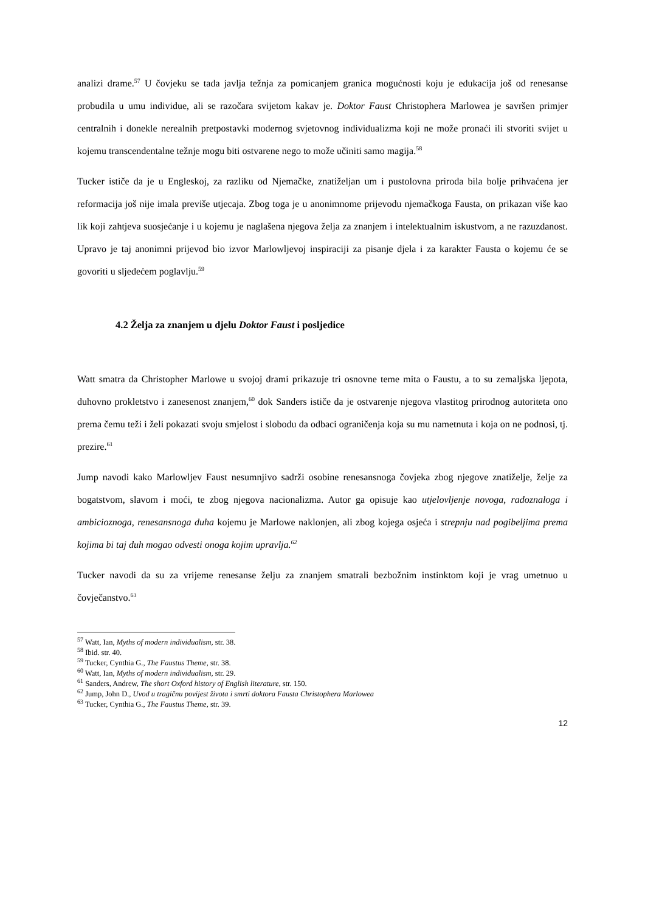analizi drame.<sup>57</sup> U čovjeku se tada javlja težnja za pomicanjem granica mogućnosti koju je edukacija još od renesanse probudila u umu individue, ali se razočara svijetom kakav je. Doktor Faust Christophera Marlowea je savršen primjer centralnih i donekle nerealnih pretpostavki modernog svjetovnog individualizma koji ne može pronaći ili stvoriti svijet u kojemu transcendentalne težnje mogu biti ostvarene nego to može učiniti samo magija.<sup>58</sup>
Tucker ističe da je u Engleskoj, za razliku od Njemačke, znatiželjan um i pustolovna priroda bila bolje prihvaćena jer reformacija još nije imala previše utjecaja. Zbog toga je u anonimnome prijevodu njemačkoga Fausta, on prikazan više kao lik koji zahtjeva suosjećanje i u kojemu je naglašena njegova želja za znanjem i intelektualnim iskustvom, a ne razuzdanost. Upravo je taj anonimni prijevod bio izvor Marlowljevoj inspiraciji za pisanje djela i za karakter Fausta o kojemu će se govoriti u sljedećem poglavlju.<sup>59</sup>
4.2 Želja za znanjem u djelu Doktor Faust i posljedice
Watt smatra da Christopher Marlowe u svojoj drami prikazuje tri osnovne teme mita o Faustu, a to su zemaljska ljepota, duhovno prokletstvo i zanesenost znanjem,<sup>60</sup> dok Sanders ističe da je ostvarenje njegova vlastitog prirodnog autoriteta ono prema čemu teži i želi pokazati svoju smjelost i slobodu da odbaci ograničenja koja su mu nametnuta i koja on ne podnosi, tj. prezire.<sup>61</sup>
Jump navodi kako Marlowljev Faust nesumnjivo sadrži osobine renesansnoga čovjeka zbog njegove znatiželje, želje za bogatstvom, slavom i moći, te zbog njegova nacionalizma. Autor ga opisuje kao utjelovljenje novoga, radoznaloga i ambicioznoga, renesansnoga duha kojemu je Marlowe naklonjen, ali zbog kojega osjeća i strepnju nad pogibeljima prema kojima bi taj duh mogao odvesti onoga kojim upravlja.<sup>62</sup>
Tucker navodi da su za vrijeme renesanse želju za znanjem smatrali bezbožnim instinktom koji je vrag umetnuo u čovječanstvo.<sup>63</sup>
<sup>57</sup> Watt, Ian, Myths of modern individualism, str. 38.
<sup>58</sup> Ibid. str. 40.
<sup>59</sup> Tucker, Cynthia G., The Faustus Theme, str. 38.
<sup>60</sup> Watt, Ian, Myths of modern individualism, str. 29.
<sup>61</sup> Sanders, Andrew, The short Oxford history of English literature, str. 150.
<sup>62</sup> Jump, John D., Uvod u tragičnu povijest života i smrti doktora Fausta Christophera Marlowea
<sup>63</sup> Tucker, Cynthia G., The Faustus Theme, str. 39.
12